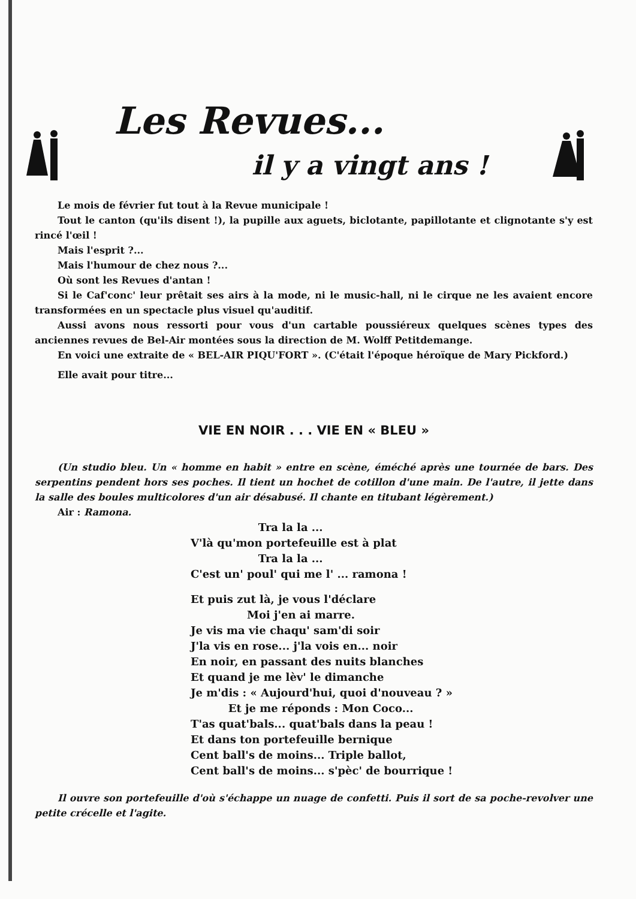Les Revues...
il y a vingt ans !
Le mois de février fut tout à la Revue municipale !
Tout le canton (qu'ils disent !), la pupille aux aguets, biclotante, papillotante et clignotante s'y est rincé l'œil !
Mais l'esprit ?...
Mais l'humour de chez nous ?...
Où sont les Revues d'antan !
Si le Caf'conc' leur prêtait ses airs à la mode, ni le music-hall, ni le cirque ne les avaient encore transformées en un spectacle plus visuel qu'auditif.
Aussi avons nous ressorti pour vous d'un cartable poussiéreux quelques scènes types des anciennes revues de Bel-Air montées sous la direction de M. Wolff Petitdemange.
En voici une extraite de « BEL-AIR PIQU'FORT ». (C'était l'époque héroïque de Mary Pickford.)
Elle avait pour titre...
VIE EN NOIR . . . VIE EN « BLEU »
(Un studio bleu. Un « homme en habit » entre en scène, éméché après une tournée de bars. Des serpentins pendent hors ses poches. Il tient un hochet de cotillon d'une main. De l'autre, il jette dans la salle des boules multicolores d'un air désabusé. Il chante en titubant légèrement.)
Air : Ramona.
Tra la la ...
V'là qu'mon portefeuille est à plat
Tra la la ...
C'est un' poul' qui me l' ... ramona !
Et puis zut là, je vous l'déclare
Moi j'en ai marre.
Je vis ma vie chaqu' sam'di soir
J'la vis en rose... j'la vois en... noir
En noir, en passant des nuits blanches
Et quand je me lèv' le dimanche
Je m'dis : « Aujourd'hui, quoi d'nouveau ? »
Et je me réponds : Mon Coco...
T'as quat'bals... quat'bals dans la peau !
Et dans ton portefeuille bernique
Cent ball's de moins... Triple ballot,
Cent ball's de moins... s'pèc' de bourrique !
Il ouvre son portefeuille d'où s'échappe un nuage de confetti. Puis il sort de sa poche-revolver une petite crécelle et l'agite.